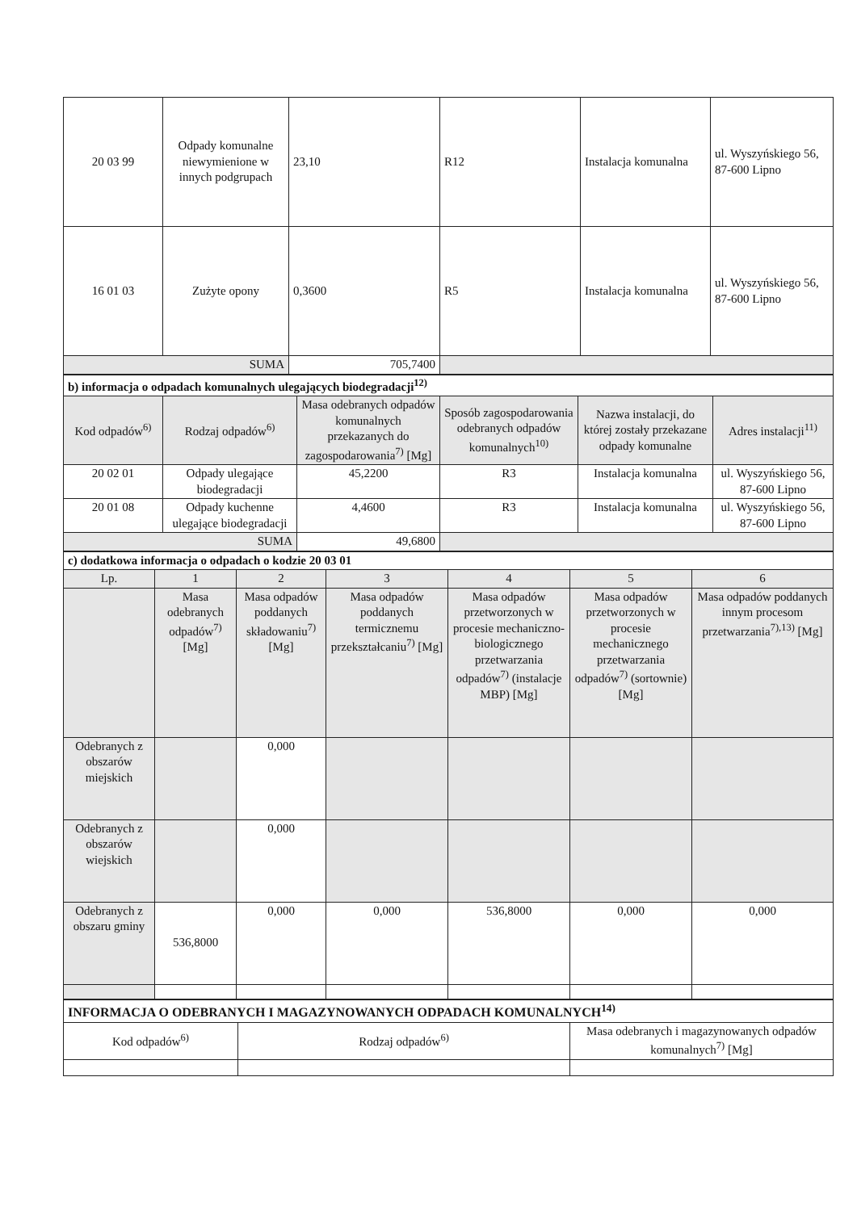| 20 03 99 | Odpady komunalne niewymienione w innych podgrupach | 23,10 | R12 | Instalacja komunalna | ul. Wyszyńskiego 56, 87-600 Lipno |
| 16 01 03 | Zużyte opony | 0,3600 | R5 | Instalacja komunalna | ul. Wyszyńskiego 56, 87-600 Lipno |
| SUMA | | 705,7400 | | | |
| b) informacja o odpadach komunalnych ulegających biodegradacji<sup>12)</sup> | | | | | |
| Kod odpadów<sup>6)</sup> | Rodzaj odpadów<sup>6)</sup> | Masa odebranych odpadów komunalnych przekazanych do zagospodarowania<sup>7)</sup> [Mg] | Sposób zagospodarowania odebranych odpadów komunalnych<sup>10)</sup> | Nazwa instalacji, do której zostały przekazane odpady komunalne | Adres instalacji<sup>11)</sup> |
| 20 02 01 | Odpady ulegające biodegradacji | 45,2200 | R3 | Instalacja komunalna | ul. Wyszyńskiego 56, 87-600 Lipno |
| 20 01 08 | Odpady kuchenne ulegające biodegradacji | 4,4600 | R3 | Instalacja komunalna | ul. Wyszyńskiego 56, 87-600 Lipno |
| SUMA | | 49,6800 | | | |
| c) dodatkowa informacja o odpadach o kodzie 20 03 01 | | | | | | |
| Lp. | 1 | 2 | 3 | 4 | 5 | 6 |
| | Masa odebranych odpadów<sup>7)</sup> [Mg] | Masa odpadów poddanych składowaniu<sup>7)</sup> [Mg] | Masa odpadów poddanych termicznemu przekształcaniu<sup>7)</sup> [Mg] | Masa odpadów przetworzonych w procesie mechaniczno-biologicznego przetwarzania odpadów<sup>7)</sup> (instalacje MBP) [Mg] | Masa odpadów przetworzonych w procesie mechanicznego przetwarzania odpadów<sup>7)</sup> (sortownie) [Mg] | Masa odpadów poddanych innym procesom przetwarzania<sup>7),13)</sup> [Mg] |
| Odebranych z obszarów miejskich | | 0,000 | | | | |
| Odebranych z obszarów wiejskich | | 0,000 | | | | |
| Odebranych z obszaru gminy | 536,8000 | 0,000 | 0,000 | 536,8000 | 0,000 | 0,000 |
| INFORMACJA O ODEBRANYCH I MAGAZYNOWANYCH ODPADACH KOMUNALNYCH<sup>14)</sup> | | |
| Kod odpadów<sup>6)</sup> | Rodzaj odpadów<sup>6)</sup> | Masa odebranych i magazynowanych odpadów komunalnych<sup>7)</sup> [Mg] |